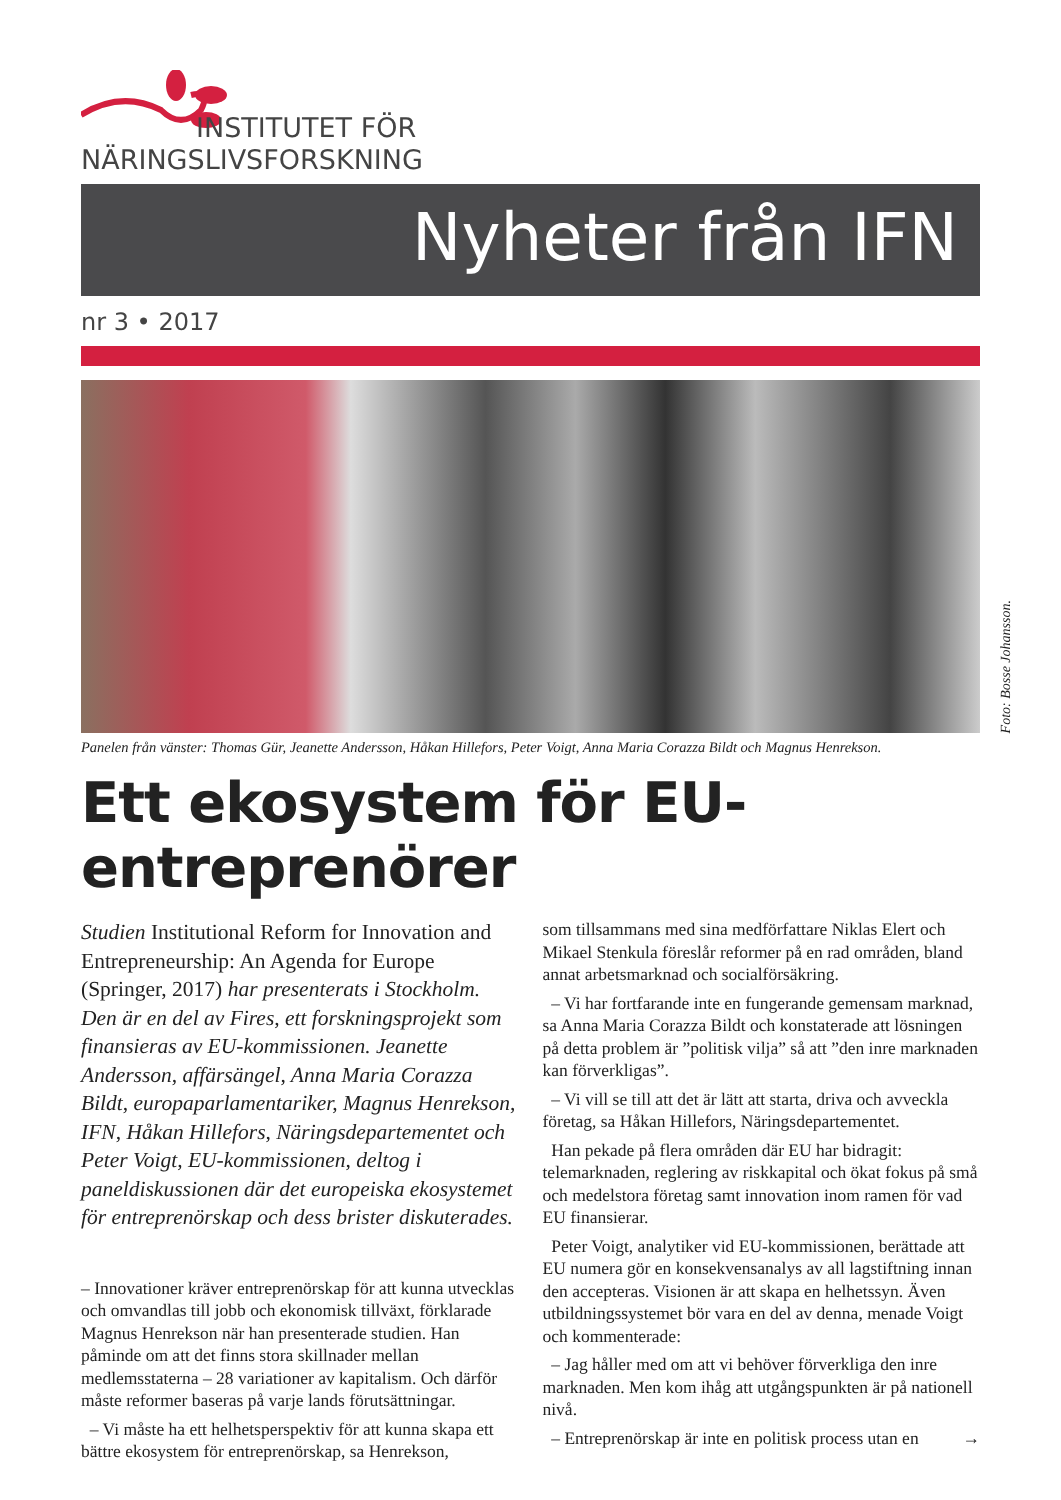INSTITUTET FÖR
NÄRINGSLIVSFORSKNING
Nyheter från IFN
nr 3 • 2017
Foto: Bosse Johansson.
Panelen från vänster: Thomas Gür, Jeanette Andersson, Håkan Hillefors, Peter Voigt, Anna Maria Corazza Bildt och Magnus Henrekson.
Ett ekosystem för EU-entreprenörer
Studien Institutional Reform for Innovation and Entrepreneurship: An Agenda for Europe (Springer, 2017) har presenterats i Stockholm. Den är en del av Fires, ett forskningsprojekt som finansieras av EU-kommissionen. Jeanette Andersson, affärsängel, Anna Maria Corazza Bildt, europaparlamentariker, Magnus Henrekson, IFN, Håkan Hillefors, Näringsdepartementet och Peter Voigt, EU-kommissionen, deltog i paneldiskussionen där det europeiska ekosystemet för entreprenörskap och dess brister diskuterades.
– Innovationer kräver entreprenörskap för att kunna utvecklas och omvandlas till jobb och ekonomisk tillväxt, förklarade Magnus Henrekson när han presenterade studien. Han påminde om att det finns stora skillnader mellan medlemsstaterna – 28 variationer av kapitalism. Och därför måste reformer baseras på varje lands förutsättningar.
– Vi måste ha ett helhetsperspektiv för att kunna skapa ett bättre ekosystem för entreprenörskap, sa Henrekson,
som tillsammans med sina medförfattare Niklas Elert och Mikael Stenkula föreslår reformer på en rad områden, bland annat arbetsmarknad och socialförsäkring.
– Vi har fortfarande inte en fungerande gemensam marknad, sa Anna Maria Corazza Bildt och konstaterade att lösningen på detta problem är ”politisk vilja” så att ”den inre marknaden kan förverkligas”.
– Vi vill se till att det är lätt att starta, driva och avveckla företag, sa Håkan Hillefors, Näringsdepartementet.
Han pekade på flera områden där EU har bidragit: telemarknaden, reglering av riskkapital och ökat fokus på små och medelstora företag samt innovation inom ramen för vad EU finansierar.
Peter Voigt, analytiker vid EU-kommissionen, berättade att EU numera gör en konsekvensanalys av all lagstiftning innan den accepteras. Visionen är att skapa en helhetssyn. Även utbildningssystemet bör vara en del av denna, menade Voigt och kommenterade:
– Jag håller med om att vi behöver förverkliga den inre marknaden. Men kom ihåg att utgångspunkten är på nationell nivå.
– Entreprenörskap är inte en politisk process utan en →